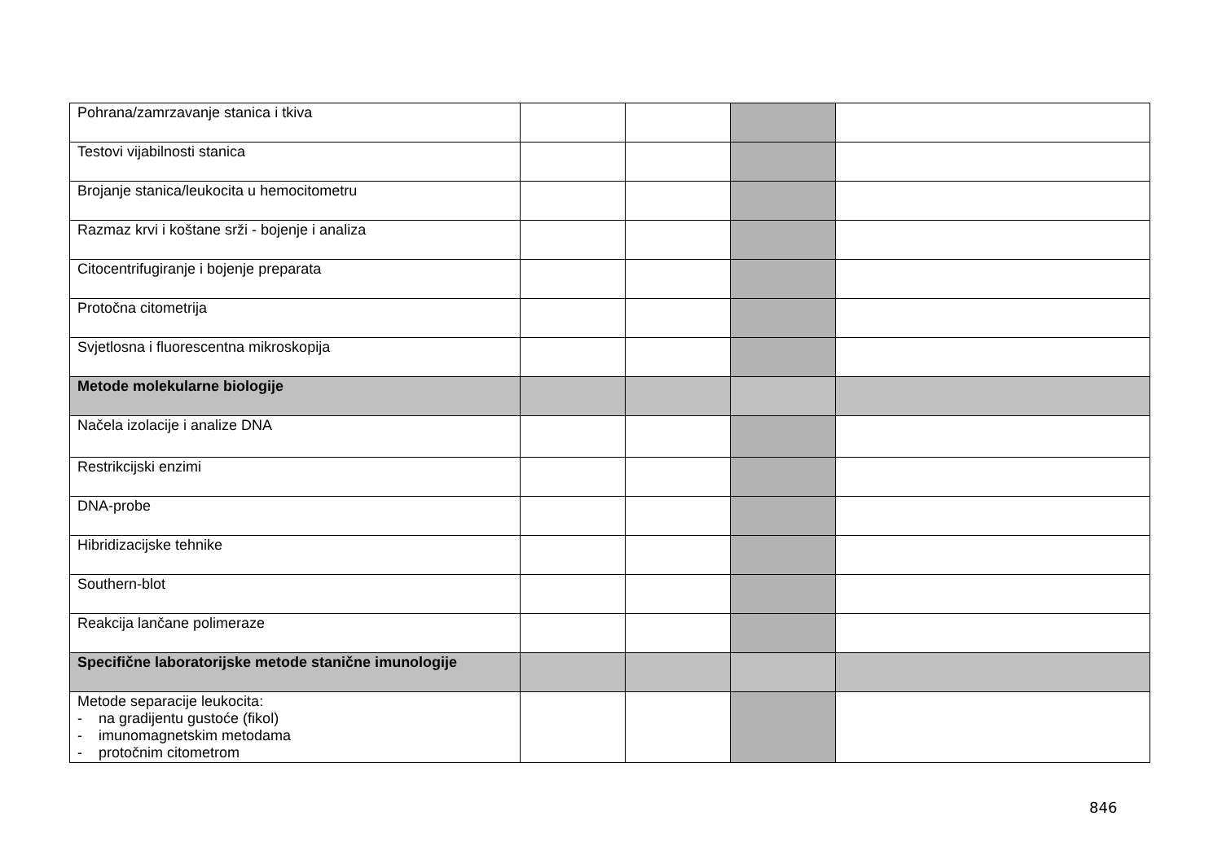| Pohrana/zamrzavanje stanica i tkiva | | | | |
| Testovi vijabilnosti stanica | | | | |
| Brojanje stanica/leukocita u hemocitometru | | | | |
| Razmaz krvi i koštane srži - bojenje i analiza | | | | |
| Citocentrifugiranje i bojenje preparata | | | | |
| Protočna citometrija | | | | |
| Svjetlosna i fluorescentna mikroskopija | | | | |
| Metode molekularne biologije | | | | |
| Načela izolacije i analize DNA | | | | |
| Restrikcijski enzimi | | | | |
| DNA-probe | | | | |
| Hibridizacijske tehnike | | | | |
| Southern-blot | | | | |
| Reakcija lančane polimeraze | | | | |
| Specifične laboratorijske metode stanične imunologije | | | | |
| Metode separacije leukocita: - na gradijentu gustoće (fikol) - imunomagnetskim metodama - protočnim citometrom | | | | |
846